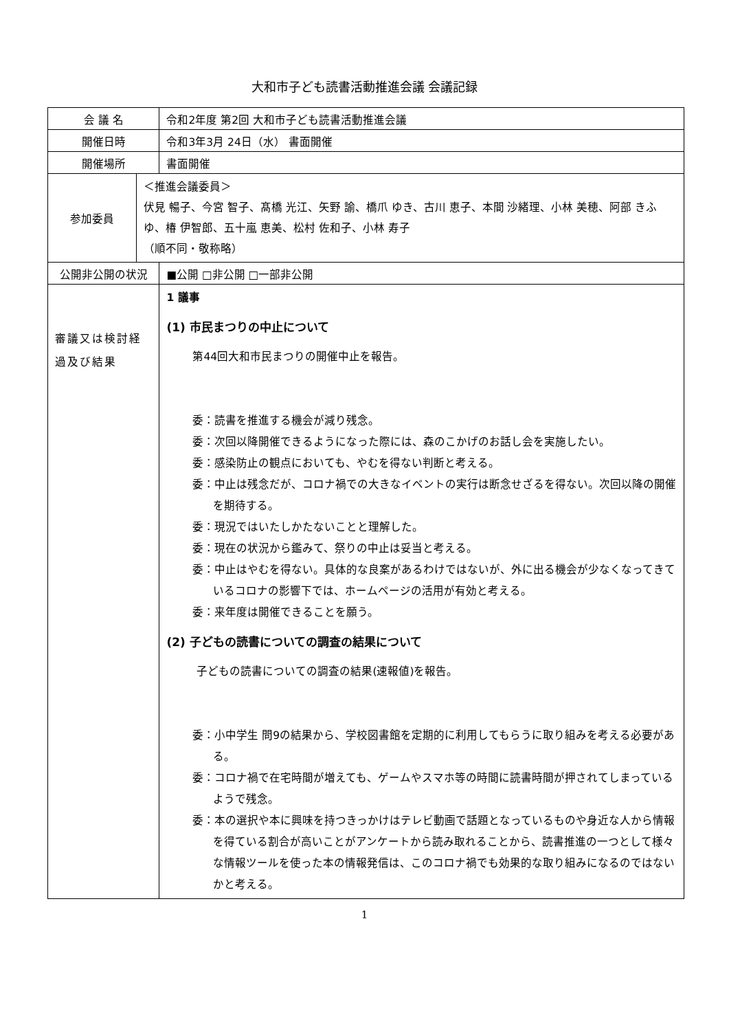大和市子ども読書活動推進会議 会議記録
| 会 議 名 | | 令和2年度 第2回 大和市子ども読書活動推進会議 |
| 開催日時 | | 令和3年3月 24日（水） 書面開催 |
| 開催場所 | | 書面開催 |
| 参加委員 | ＜推進会議委員＞ 伏見 暢子、今宮 智子、髙橋 光江、矢野 諭、橋爪 ゆき、古川 恵子、本間 沙緒理、小林 美穂、阿部 きふゆ、椿 伊智郎、五十嵐 恵美、松村 佐和子、小林 寿子 （順不同・敬称略） | |
| 公開非公開の状況 | | ■公開 □非公開 □一部非公開 |
| 審議又は検討経過及び結果 | | 1 議事 (1) 市民まつりの中止について 第44回大和市民まつりの開催中止を報告。 委：読書を推進する機会が減り残念。 委：次回以降開催できるようになった際には、森のこかげのお話し会を実施したい。 委：感染防止の観点においても、やむを得ない判断と考える。 委：中止は残念だが、コロナ禍での大きなイベントの実行は断念せざるを得ない。次回以降の開催を期待する。 委：現況ではいたしかたないことと理解した。 委：現在の状況から鑑みて、祭りの中止は妥当と考える。 委：中止はやむを得ない。具体的な良案があるわけではないが、外に出る機会が少なくなってきているコロナの影響下では、ホームページの活用が有効と考える。 委：来年度は開催できることを願う。 (2) 子どもの読書についての調査の結果について 子どもの読書についての調査の結果(速報値)を報告。 委：小中学生 問9の結果から、学校図書館を定期的に利用してもらうに取り組みを考える必要がある。 委：コロナ禍で在宅時間が増えても、ゲームやスマホ等の時間に読書時間が押されてしまっているようで残念。 委：本の選択や本に興味を持つきっかけはテレビ動画で話題となっているものや身近な人から情報を得ている割合が高いことがアンケートから読み取れることから、読書推進の一つとして様々な情報ツールを使った本の情報発信は、このコロナ禍でも効果的な取り組みになるのではないかと考える。 |
1